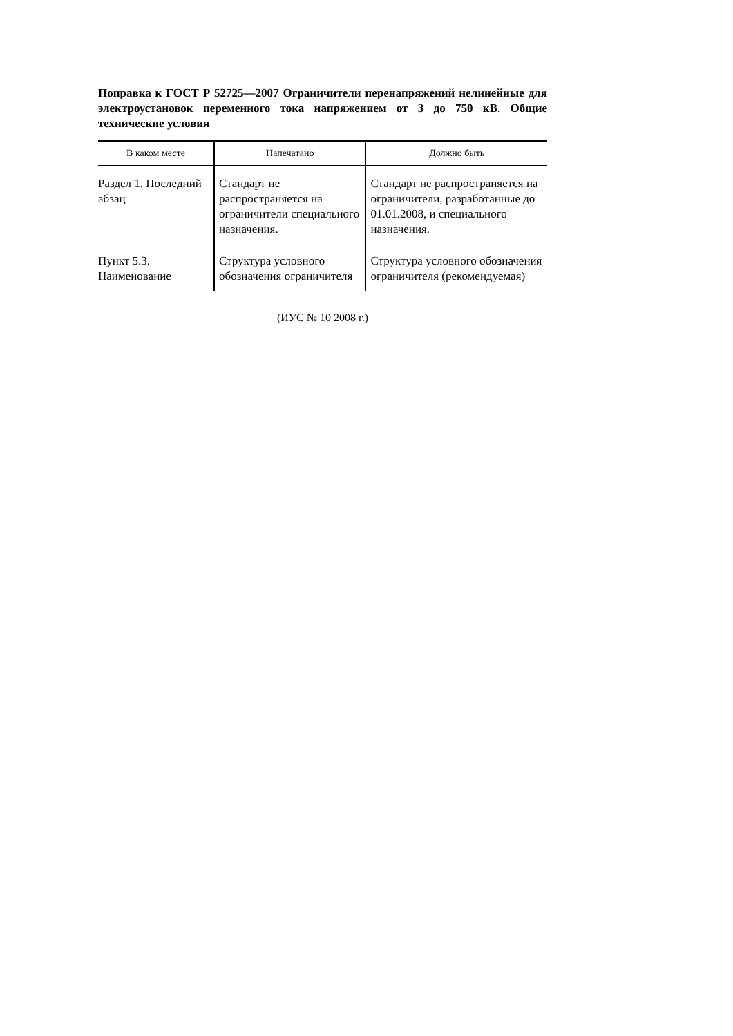Поправка к ГОСТ Р 52725—2007 Ограничители перенапряжений нелинейные для электроустановок переменного тока напряжением от 3 до 750 кВ. Общие технические условия
| В каком месте | Напечатано | Должно быть |
| --- | --- | --- |
| Раздел 1. Последний абзац | Стандарт не распространяется на ограничители специального назначения. | Стандарт не распространяется на ограничители, разработанные до 01.01.2008, и специального назначения. |
| Пункт 5.3. Наименование | Структура условного обозначения ограничителя | Структура условного обозначения ограничителя (рекомендуемая) |
(ИУС № 10 2008 г.)